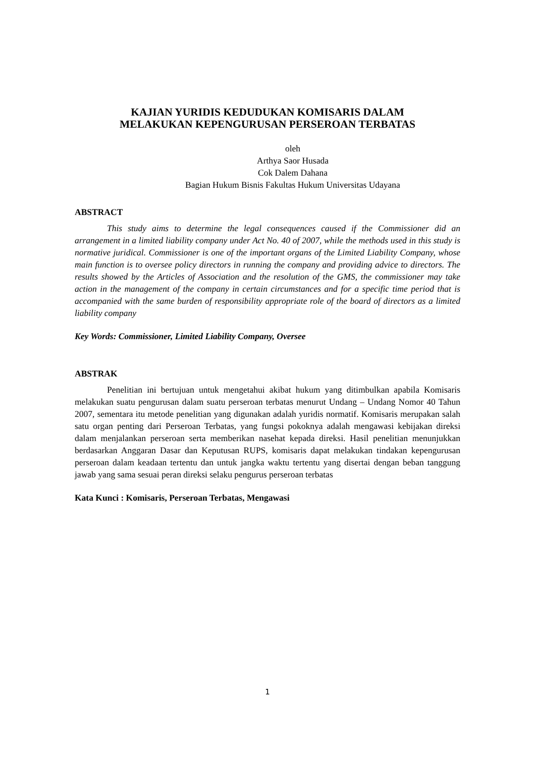KAJIAN YURIDIS KEDUDUKAN KOMISARIS DALAM
MELAKUKAN KEPENGURUSAN PERSEROAN TERBATAS
oleh
Arthya Saor Husada
Cok Dalem Dahana
Bagian Hukum Bisnis Fakultas Hukum Universitas Udayana
ABSTRACT
This study aims to determine the legal consequences caused if the Commissioner did an arrangement in a limited liability company under Act No. 40 of 2007, while the methods used in this study is normative juridical. Commissioner is one of the important organs of the Limited Liability Company, whose main function is to oversee policy directors in running the company and providing advice to directors. The results showed by the Articles of Association and the resolution of the GMS, the commissioner may take action in the management of the company in certain circumstances and for a specific time period that is accompanied with the same burden of responsibility appropriate role of the board of directors as a limited liability company
Key Words: Commissioner, Limited Liability Company, Oversee
ABSTRAK
Penelitian ini bertujuan untuk mengetahui akibat hukum yang ditimbulkan apabila Komisaris melakukan suatu pengurusan dalam suatu perseroan terbatas menurut Undang – Undang Nomor 40 Tahun 2007, sementara itu metode penelitian yang digunakan adalah yuridis normatif. Komisaris merupakan salah satu organ penting dari Perseroan Terbatas, yang fungsi pokoknya adalah mengawasi kebijakan direksi dalam menjalankan perseroan serta memberikan nasehat kepada direksi. Hasil penelitian menunjukkan berdasarkan Anggaran Dasar dan Keputusan RUPS, komisaris dapat melakukan tindakan kepengurusan perseroan dalam keadaan tertentu dan untuk jangka waktu tertentu yang disertai dengan beban tanggung jawab yang sama sesuai peran direksi selaku pengurus perseroan terbatas
Kata Kunci : Komisaris, Perseroan Terbatas, Mengawasi
1